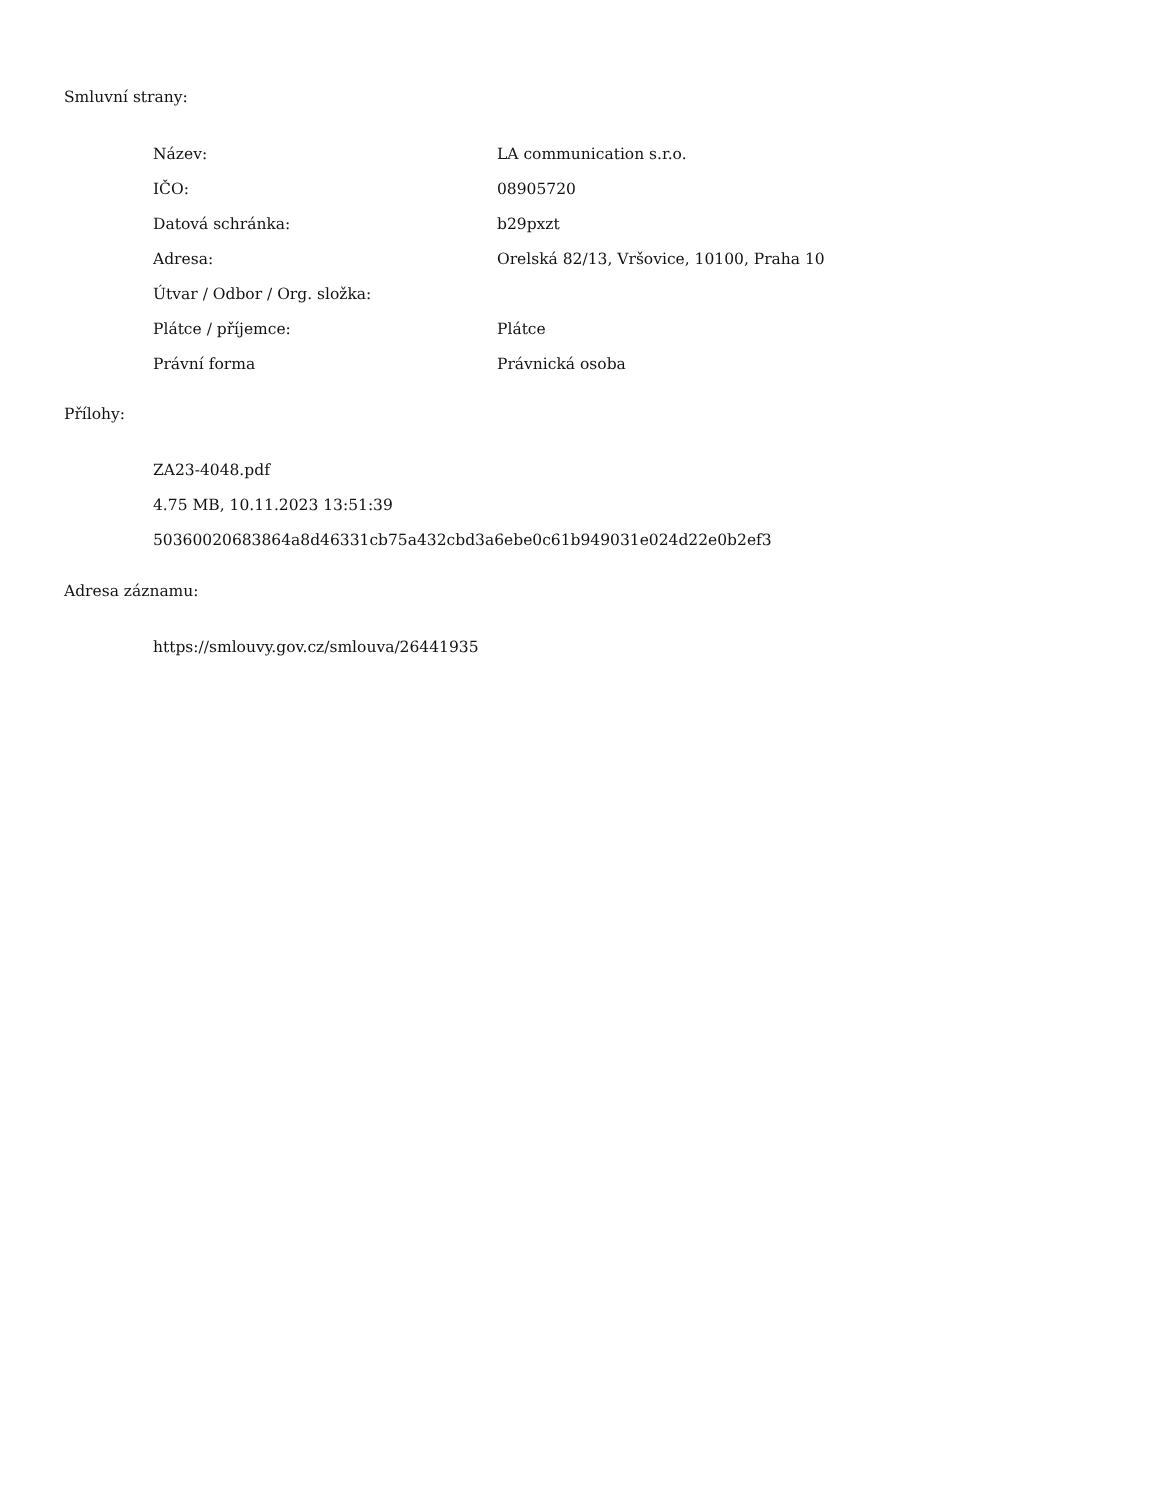Smluvní strany:
| Název: | LA communication s.r.o. |
| IČO: | 08905720 |
| Datová schránka: | b29pxzt |
| Adresa: | Orelská 82/13, Vršovice, 10100, Praha 10 |
| Útvar / Odbor / Org. složka: | |
| Plátce / příjemce: | Plátce |
| Právní forma | Právnická osoba |
Přílohy:
ZA23-4048.pdf
4.75 MB, 10.11.2023 13:51:39
50360020683864a8d46331cb75a432cbd3a6ebe0c61b949031e024d22e0b2ef3
Adresa záznamu:
https://smlouvy.gov.cz/smlouva/26441935